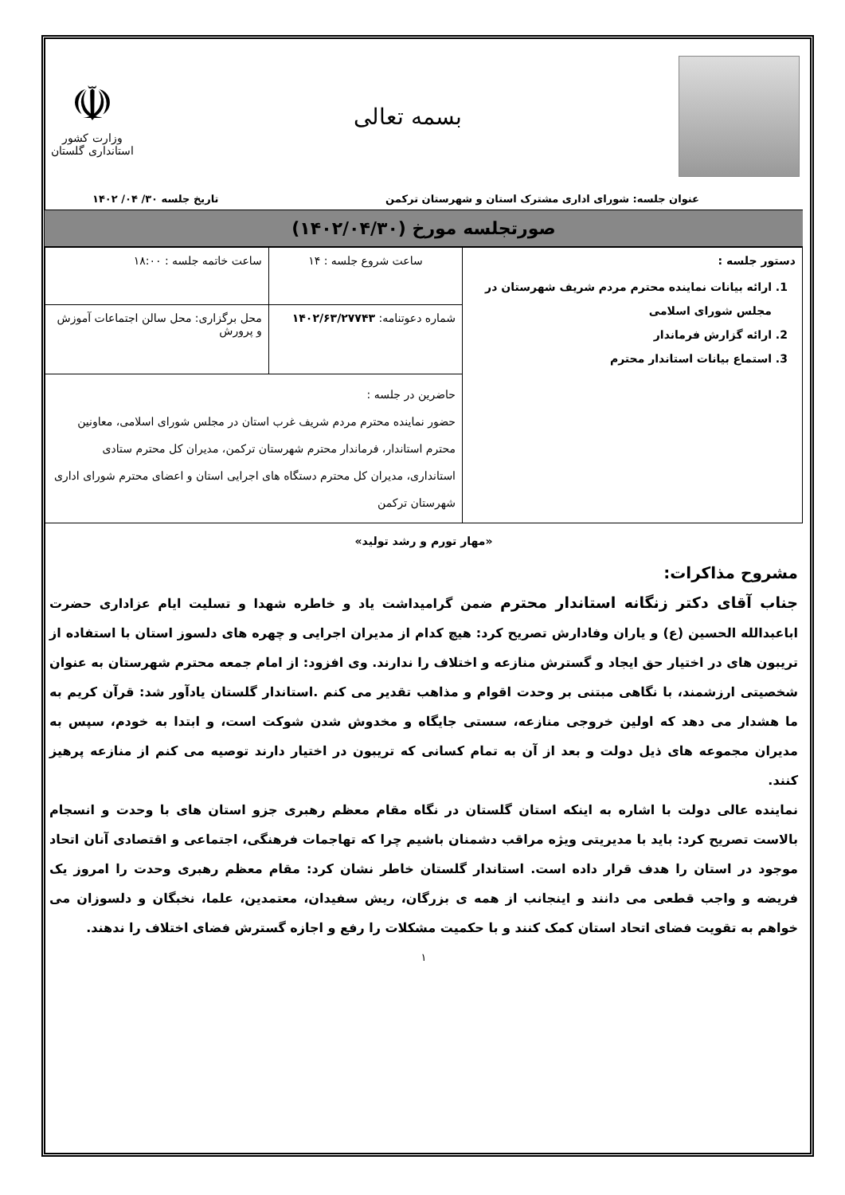بسمه تعالی
☫
وزارت کشور
استانداری گلستان
عنوان جلسه: شورای اداری مشترک استان و شهرستان ترکمن تاریخ جلسه ۳۰/ ۰۴/ ۱۴۰۲
صورتجلسه مورخ (۱۴۰۲/۰۴/۳۰)
| دستور جلسه : 1. ارائه بیانات نماینده محترم مردم شریف شهرستان در مجلس شورای اسلامی 2. ارائه گزارش فرماندار 3. استماع بیانات استاندار محترم | ساعت شروع جلسه : ۱۴ | ساعت خاتمه جلسه : ۱۸:۰۰ |
| | شماره دعوتنامه: ۱۴۰۲/۶۳/۲۷۷۴۳ | محل برگزاری: محل سالن اجتماعات آموزش و پرورش |
| | حاضرین در جلسه : حضور نماینده محترم مردم شریف غرب استان در مجلس شورای اسلامی، معاونین محترم استاندار، فرماندار محترم شهرستان ترکمن، مدیران کل محترم ستادی استانداری، مدیران کل محترم دستگاه های اجرایی استان و اعضای محترم شورای اداری شهرستان ترکمن | |
«مهار تورم و رشد تولید»
مشروح مذاکرات:
جناب آقای دکتر زنگانه استاندار محترم ضمن گرامیداشت یاد و خاطره شهدا و تسلیت ایام عزاداری حضرت اباعبدالله الحسین (ع) و یاران وفادارش تصریح کرد: هیچ کدام از مدیران اجرایی و چهره های دلسوز استان با استفاده از تریبون های در اختیار حق ایجاد و گسترش منازعه و اختلاف را ندارند. وی افزود: از امام جمعه محترم شهرستان به عنوان شخصیتی ارزشمند، با نگاهی مبتنی بر وحدت اقوام و مذاهب تقدیر می کنم .استاندار گلستان یادآور شد: قرآن کریم به ما هشدار می دهد که اولین خروجی منازعه، سستی جایگاه و مخدوش شدن شوکت است، و ابتدا به خودم، سپس به مدیران مجموعه های ذیل دولت و بعد از آن به تمام کسانی که تریبون در اختیار دارند توصیه می کنم از منازعه پرهیز کنند.
نماینده عالی دولت با اشاره به اینکه استان گلستان در نگاه مقام معظم رهبری جزو استان های با وحدت و انسجام بالاست تصریح کرد: باید با مدیریتی ویژه مراقب دشمنان باشیم چرا که تهاجمات فرهنگی، اجتماعی و اقتصادی آنان اتحاد موجود در استان را هدف قرار داده است. استاندار گلستان خاطر نشان کرد: مقام معظم رهبری وحدت را امروز یک فریضه و واجب قطعی می دانند و اینجانب از همه ی بزرگان، ریش سفیدان، معتمدین، علما، نخبگان و دلسوزان می خواهم به تقویت فضای اتحاد استان کمک کنند و با حکمیت مشکلات را رفع و اجازه گسترش فضای اختلاف را ندهند.
۱